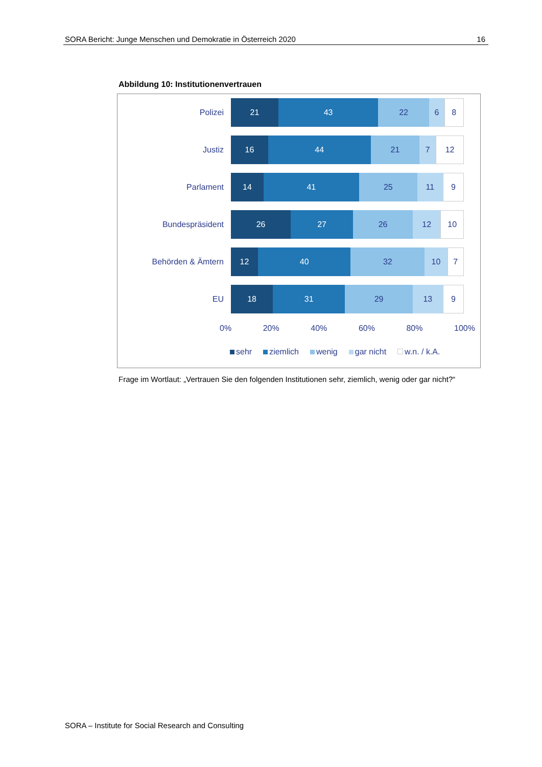SORA Bericht: Junge Menschen und Demokratie in Österreich 2020 16
Abbildung 10: Institutionenvertrauen
Polizei
21 43 22 6 8
Justiz
16 44 21 7 12
Parlament
14 41 25 11 9
Bundespräsident
26 27 26 12 10
Behörden & Ämtern
12 40 32 10 7
EU
18 31 29 13 9
0% 20% 40% 60% 80% 100%
sehr ziemlich wenig gar nicht w.n. / k.A.
Frage im Wortlaut: „Vertrauen Sie den folgenden Institutionen sehr, ziemlich, wenig oder gar nicht?“
SORA – Institute for Social Research and Consulting